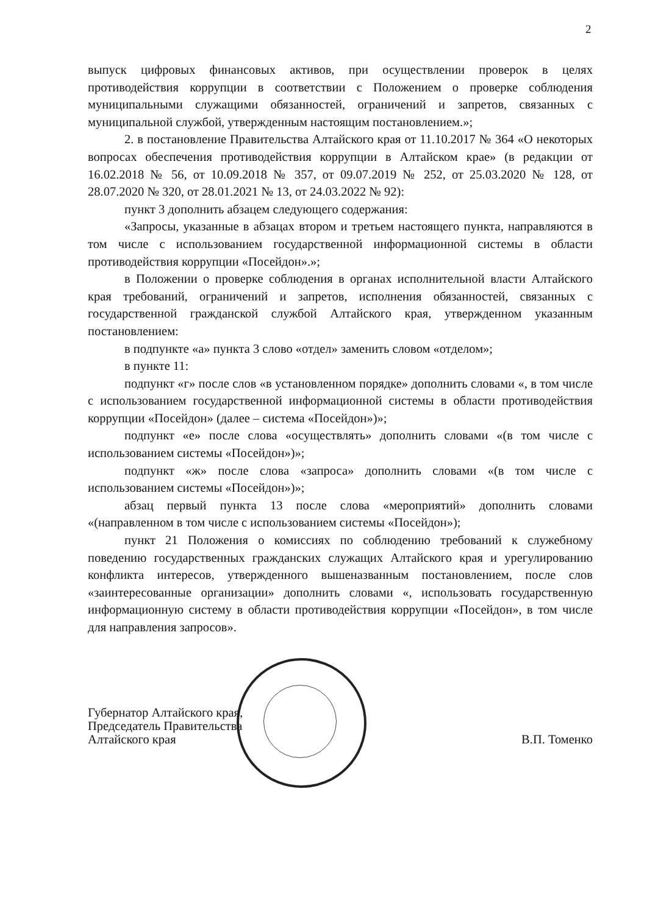2
выпуск цифровых финансовых активов, при осуществлении проверок в целях противодействия коррупции в соответствии с Положением о проверке соблюдения муниципальными служащими обязанностей, ограничений и запретов, связанных с муниципальной службой, утвержденным настоящим постановлением.»;
2. в постановление Правительства Алтайского края от 11.10.2017 № 364 «О некоторых вопросах обеспечения противодействия коррупции в Алтайском крае» (в редакции от 16.02.2018 № 56, от 10.09.2018 № 357, от 09.07.2019 № 252, от 25.03.2020 № 128, от 28.07.2020 № 320, от 28.01.2021 № 13, от 24.03.2022 № 92):
пункт 3 дополнить абзацем следующего содержания:
«Запросы, указанные в абзацах втором и третьем настоящего пункта, направляются в том числе с использованием государственной информационной системы в области противодействия коррупции «Посейдон».»;
в Положении о проверке соблюдения в органах исполнительной власти Алтайского края требований, ограничений и запретов, исполнения обязанностей, связанных с государственной гражданской службой Алтайского края, утвержденном указанным постановлением:
в подпункте «а» пункта 3 слово «отдел» заменить словом «отделом»;
в пункте 11:
подпункт «г» после слов «в установленном порядке» дополнить словами «, в том числе с использованием государственной информационной системы в области противодействия коррупции «Посейдон» (далее – система «Посейдон»)»;
подпункт «е» после слова «осуществлять» дополнить словами «(в том числе с использованием системы «Посейдон»)»;
подпункт «ж» после слова «запроса» дополнить словами «(в том числе с использованием системы «Посейдон»)»;
абзац первый пункта 13 после слова «мероприятий» дополнить словами «(направленном в том числе с использованием системы «Посейдон»);
пункт 21 Положения о комиссиях по соблюдению требований к служебному поведению государственных гражданских служащих Алтайского края и урегулированию конфликта интересов, утвержденного вышеназванным постановлением, после слов «заинтересованные организации» дополнить словами «, использовать государственную информационную систему в области противодействия коррупции «Посейдон», в том числе для направления запросов».
Губернатор Алтайского края,
Председатель Правительства
Алтайского края
В.П. Томенко